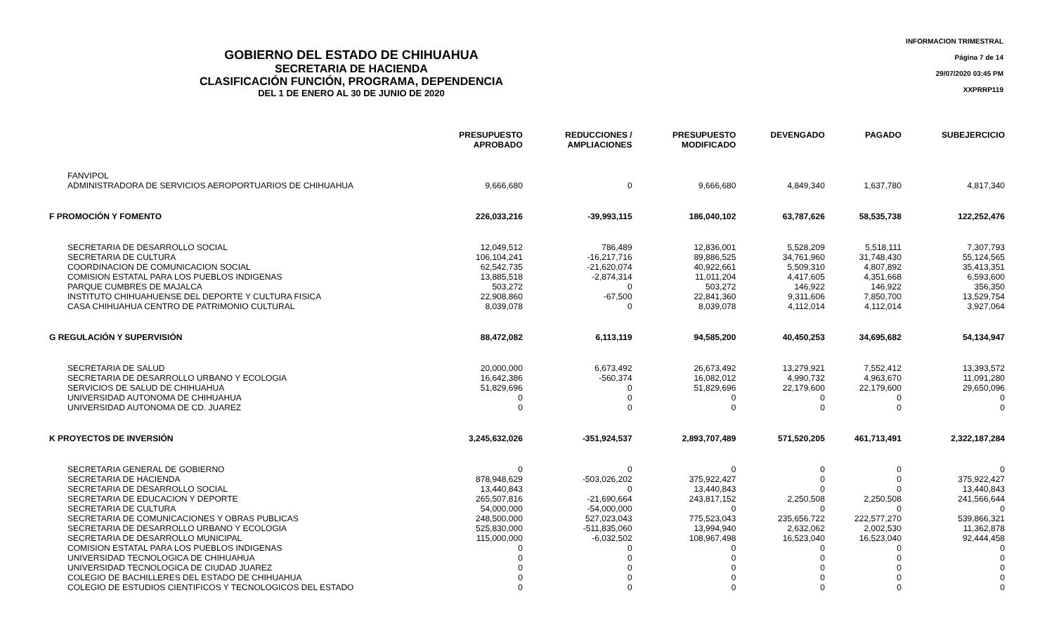GOBIERNO DEL ESTADO DE CHIHUAHUA
SECRETARIA DE HACIENDA
CLASIFICACIÓN FUNCIÓN, PROGRAMA, DEPENDENCIA
DEL 1 DE ENERO AL 30 DE JUNIO DE 2020
INFORMACION TRIMESTRAL
Página 7 de 14
29/07/2020 03:45 PM
XXPRRP119
| | PRESUPUESTO APROBADO | REDUCCIONES / AMPLIACIONES | PRESUPUESTO MODIFICADO | DEVENGADO | PAGADO | SUBEJERCICIO |
| --- | --- | --- | --- | --- | --- | --- |
| FANVIPOL | | | | | | |
| ADMINISTRADORA DE SERVICIOS AEROPORTUARIOS DE CHIHUAHUA | 9,666,680 | 0 | 9,666,680 | 4,849,340 | 1,637,780 | 4,817,340 |
| F PROMOCIÓN Y FOMENTO | 226,033,216 | -39,993,115 | 186,040,102 | 63,787,626 | 58,535,738 | 122,252,476 |
| SECRETARIA DE DESARROLLO SOCIAL | 12,049,512 | 786,489 | 12,836,001 | 5,528,209 | 5,518,111 | 7,307,793 |
| SECRETARIA DE CULTURA | 106,104,241 | -16,217,716 | 89,886,525 | 34,761,960 | 31,748,430 | 55,124,565 |
| COORDINACION DE COMUNICACION SOCIAL | 62,542,735 | -21,620,074 | 40,922,661 | 5,509,310 | 4,807,892 | 35,413,351 |
| COMISION ESTATAL PARA LOS PUEBLOS INDIGENAS | 13,885,518 | -2,874,314 | 11,011,204 | 4,417,605 | 4,351,668 | 6,593,600 |
| PARQUE CUMBRES DE MAJALCA | 503,272 | 0 | 503,272 | 146,922 | 146,922 | 356,350 |
| INSTITUTO CHIHUAHUENSE DEL DEPORTE Y CULTURA FISICA | 22,908,860 | -67,500 | 22,841,360 | 9,311,606 | 7,850,700 | 13,529,754 |
| CASA CHIHUAHUA CENTRO DE PATRIMONIO CULTURAL | 8,039,078 | 0 | 8,039,078 | 4,112,014 | 4,112,014 | 3,927,064 |
| G REGULACIÓN Y SUPERVISIÓN | 88,472,082 | 6,113,119 | 94,585,200 | 40,450,253 | 34,695,682 | 54,134,947 |
| SECRETARIA DE SALUD | 20,000,000 | 6,673,492 | 26,673,492 | 13,279,921 | 7,552,412 | 13,393,572 |
| SECRETARIA DE DESARROLLO URBANO Y ECOLOGIA | 16,642,386 | -560,374 | 16,082,012 | 4,990,732 | 4,963,670 | 11,091,280 |
| SERVICIOS DE SALUD DE CHIHUAHUA | 51,829,696 | 0 | 51,829,696 | 22,179,600 | 22,179,600 | 29,650,096 |
| UNIVERSIDAD AUTONOMA DE CHIHUAHUA | 0 | 0 | 0 | 0 | 0 | 0 |
| UNIVERSIDAD AUTONOMA DE CD. JUAREZ | 0 | 0 | 0 | 0 | 0 | 0 |
| K PROYECTOS DE INVERSIÓN | 3,245,632,026 | -351,924,537 | 2,893,707,489 | 571,520,205 | 461,713,491 | 2,322,187,284 |
| SECRETARIA GENERAL DE GOBIERNO | 0 | 0 | 0 | 0 | 0 | 0 |
| SECRETARIA DE HACIENDA | 878,948,629 | -503,026,202 | 375,922,427 | 0 | 0 | 375,922,427 |
| SECRETARIA DE DESARROLLO SOCIAL | 13,440,843 | 0 | 13,440,843 | 0 | 0 | 13,440,843 |
| SECRETARIA DE EDUCACION Y DEPORTE | 265,507,816 | -21,690,664 | 243,817,152 | 2,250,508 | 2,250,508 | 241,566,644 |
| SECRETARIA DE CULTURA | 54,000,000 | -54,000,000 | 0 | 0 | 0 | 0 |
| SECRETARIA DE COMUNICACIONES Y OBRAS PUBLICAS | 248,500,000 | 527,023,043 | 775,523,043 | 235,656,722 | 222,577,270 | 539,866,321 |
| SECRETARIA DE DESARROLLO URBANO Y ECOLOGIA | 525,830,000 | -511,835,060 | 13,994,940 | 2,632,062 | 2,002,530 | 11,362,878 |
| SECRETARIA DE DESARROLLO MUNICIPAL | 115,000,000 | -6,032,502 | 108,967,498 | 16,523,040 | 16,523,040 | 92,444,458 |
| COMISION ESTATAL PARA LOS PUEBLOS INDIGENAS | 0 | 0 | 0 | 0 | 0 | 0 |
| UNIVERSIDAD TECNOLOGICA DE CHIHUAHUA | 0 | 0 | 0 | 0 | 0 | 0 |
| UNIVERSIDAD TECNOLOGICA DE CIUDAD JUAREZ | 0 | 0 | 0 | 0 | 0 | 0 |
| COLEGIO DE BACHILLERES DEL ESTADO DE CHIHUAHUA | 0 | 0 | 0 | 0 | 0 | 0 |
| COLEGIO DE ESTUDIOS CIENTIFICOS Y TECNOLOGICOS DEL ESTADO | 0 | 0 | 0 | 0 | 0 | 0 |